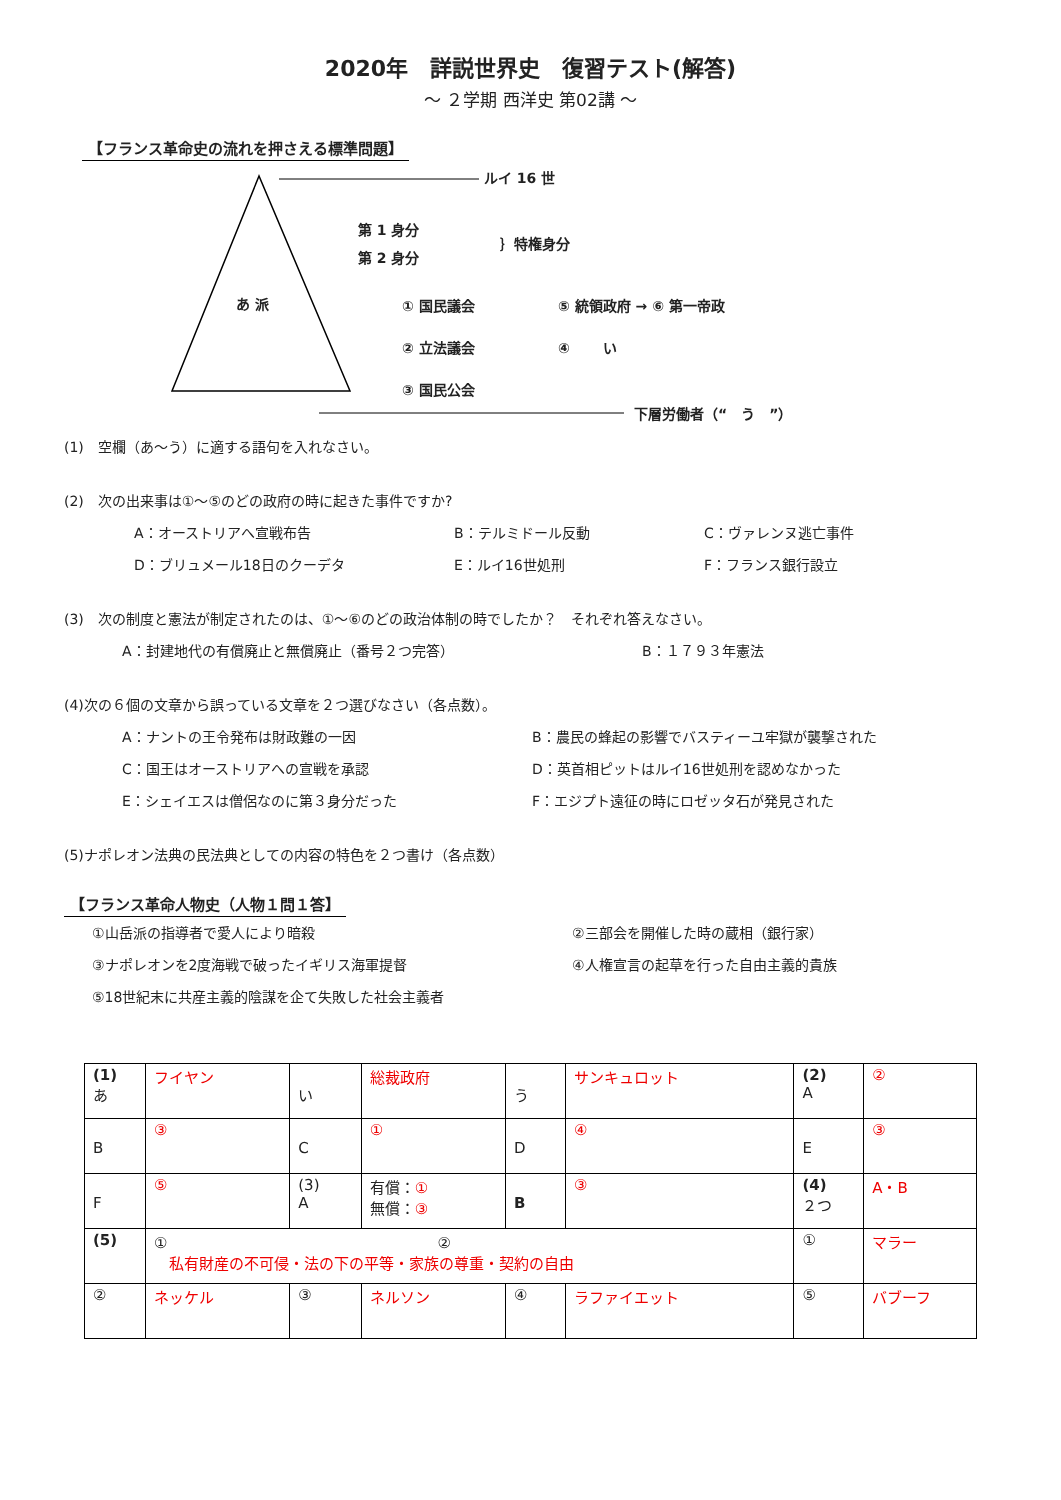2020年　詳説世界史　復習テスト(解答)
～ ２学期 西洋史 第02講 ～
【フランス革命史の流れを押さえる標準問題】
ルイ 16 世
第 1 身分
第 2 身分
｝特権身分
あ 派 ① 国民議会 ⑤ 統領政府 → ⑥ 第一帝政
② 立法議会 ④ 　　い
③ 国民公会
下層労働者（“　う　”）
(1)　空欄（あ～う）に適する語句を入れなさい。
(2)　次の出来事は①～⑤のどの政府の時に起きた事件ですか?
A：オーストリアへ宣戦布告 B：テルミドール反動 C：ヴァレンヌ逃亡事件
D：ブリュメール18日のクーデタ E：ルイ16世処刑 F：フランス銀行設立
(3)　次の制度と憲法が制定されたのは、①～⑥のどの政治体制の時でしたか？　それぞれ答えなさい。
A：封建地代の有償廃止と無償廃止（番号２つ完答） B：１７９３年憲法
(4)次の６個の文章から誤っている文章を２つ選びなさい（各点数）。
A：ナントの王令発布は財政難の一因 B：農民の蜂起の影響でバスティーユ牢獄が襲撃された
C：国王はオーストリアへの宣戦を承認 D：英首相ピットはルイ16世処刑を認めなかった
E：シェイエスは僧侶なのに第３身分だった F：エジプト遠征の時にロゼッタ石が発見された
(5)ナポレオン法典の民法典としての内容の特色を２つ書け（各点数）
【フランス革命人物史（人物１問１答】
①山岳派の指導者で愛人により暗殺 ②三部会を開催した時の蔵相（銀行家）
③ナポレオンを2度海戦で破ったイギリス海軍提督 ④人権宣言の起草を行った自由主義的貴族
⑤18世紀末に共産主義的陰謀を企て失敗した社会主義者
| (1) あ | フイヤン | い | 総裁政府 | う | サンキュロット | (2) A | ② |
| B | ③ | C | ① | D | ④ | E | ③ |
| F | ⑤ | (3) A | 有償： ① 無償： ③ | B | ③ | (4) ２つ | A・B |
| (5) | ① ② 私有財産の不可侵・法の下の平等・家族の尊重・契約の自由 | | | | | ① | マラー |
| ② | ネッケル | ③ | ネルソン | ④ | ラファイエット | ⑤ | バブーフ |